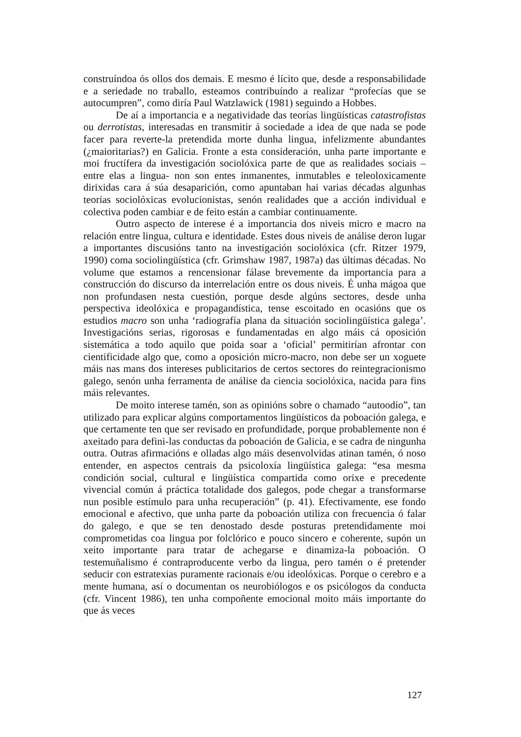construíndoa ós ollos dos demais. E mesmo é lícito que, desde a responsabilidade e a seriedade no traballo, esteamos contribuíndo a realizar “profecías que se autocumpren”, como diría Paul Watzlawick (1981) seguindo a Hobbes.
De aí a importancia e a negatividade das teorías lingüísticas catastrofistas ou derrotistas, interesadas en transmitir á sociedade a idea de que nada se pode facer para reverte-la pretendida morte dunha lingua, infelizmente abundantes (¿maioritarias?) en Galicia. Fronte a esta consideración, unha parte importante e moi fructífera da investigación sociolóxica parte de que as realidades sociais –entre elas a lingua- non son entes inmanentes, inmutables e teleoloxicamente dirixidas cara á súa desaparición, como apuntaban hai varias décadas algunhas teorías sociolóxicas evolucionistas, senón realidades que a acción individual e colectiva poden cambiar e de feito están a cambiar continuamente.
Outro aspecto de interese é a importancia dos niveis micro e macro na relación entre lingua, cultura e identidade. Estes dous niveis de análise deron lugar a importantes discusións tanto na investigación sociolóxica (cfr. Ritzer 1979, 1990) coma sociolingüística (cfr. Grimshaw 1987, 1987a) das últimas décadas. No volume que estamos a rencensionar fálase brevemente da importancia para a construcción do discurso da interrelación entre os dous niveis. É unha mágoa que non profundasen nesta cuestión, porque desde algúns sectores, desde unha perspectiva ideolóxica e propagandística, tense escoitado en ocasións que os estudios macro son unha ‘radiografía plana da situación sociolingüística galega’. Investigacións serias, rigorosas e fundamentadas en algo máis cá oposición sistemática a todo aquilo que poida soar a ‘oficial’ permitirían afrontar con cientificidade algo que, como a oposición micro-macro, non debe ser un xoguete máis nas mans dos intereses publicitarios de certos sectores do reintegracionismo galego, senón unha ferramenta de análise da ciencia sociolóxica, nacida para fins máis relevantes.
De moito interese tamén, son as opinións sobre o chamado “autoodio”, tan utilizado para explicar algúns comportamentos lingüísticos da poboación galega, e que certamente ten que ser revisado en profundidade, porque probablemente non é axeitado para defini-las conductas da poboación de Galicia, e se cadra de ningunha outra. Outras afirmacións e olladas algo máis desenvolvidas atinan tamén, ó noso entender, en aspectos centrais da psicoloxía lingüística galega: “esa mesma condición social, cultural e lingüística compartida como orixe e precedente vivencial común á práctica totalidade dos galegos, pode chegar a transformarse nun posible estímulo para unha recuperación” (p. 41). Efectivamente, ese fondo emocional e afectivo, que unha parte da poboación utiliza con frecuencia ó falar do galego, e que se ten denostado desde posturas pretendidamente moi comprometidas coa lingua por folclórico e pouco sincero e coherente, supón un xeito importante para tratar de achegarse e dinamiza-la poboación. O testemuñalismo é contraproducente verbo da lingua, pero tamén o é pretender seducir con estratexias puramente racionais e/ou ideolóxicas. Porque o cerebro e a mente humana, así o documentan os neurobiólogos e os psicólogos da conducta (cfr. Vincent 1986), ten unha compoñente emocional moito máis importante do que ás veces
127